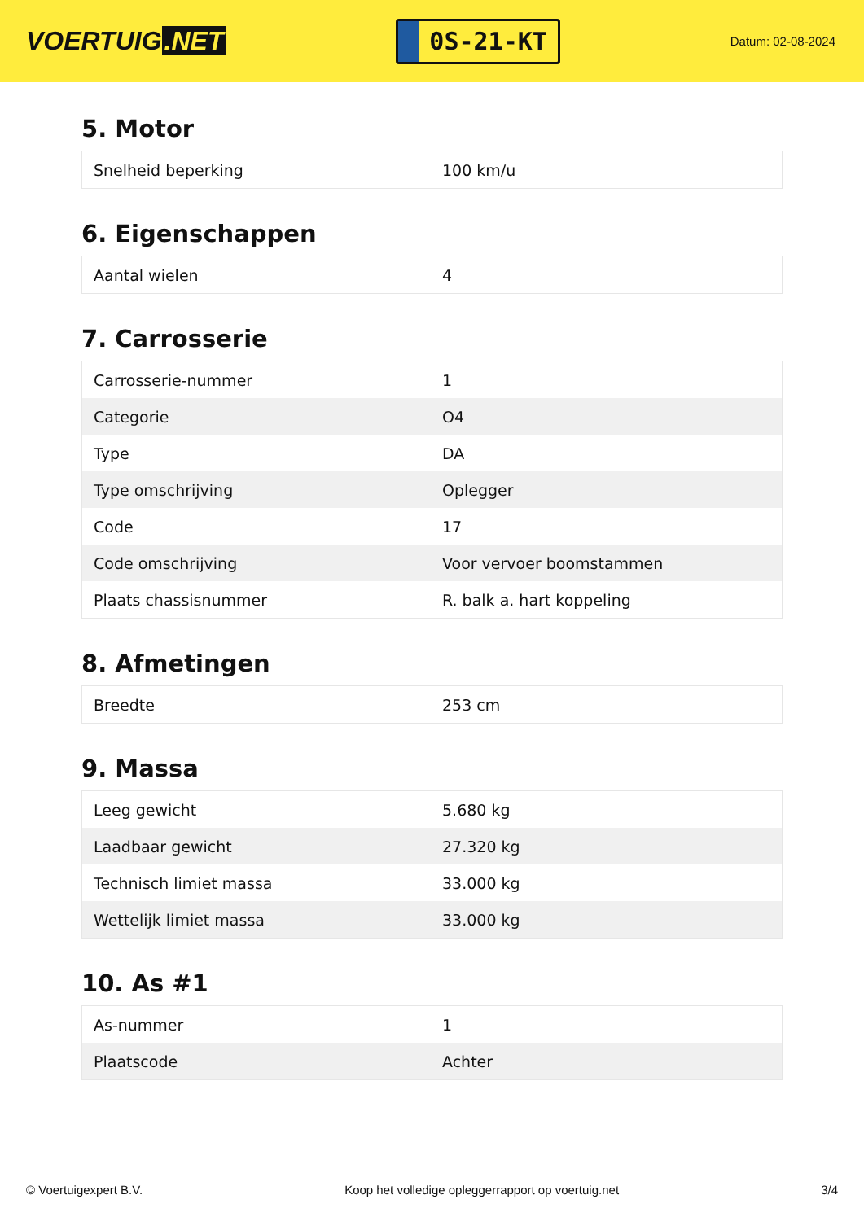VOERTUIG.NET
0S-21-KT
Datum: 02-08-2024
5. Motor
| Snelheid beperking | 100 km/u |
6. Eigenschappen
| Aantal wielen | 4 |
7. Carrosserie
| Carrosserie-nummer | 1 |
| Categorie | O4 |
| Type | DA |
| Type omschrijving | Oplegger |
| Code | 17 |
| Code omschrijving | Voor vervoer boomstammen |
| Plaats chassisnummer | R. balk a. hart koppeling |
8. Afmetingen
| Breedte | 253 cm |
9. Massa
| Leeg gewicht | 5.680 kg |
| Laadbaar gewicht | 27.320 kg |
| Technisch limiet massa | 33.000 kg |
| Wettelijk limiet massa | 33.000 kg |
10. As #1
| As-nummer | 1 |
| Plaatscode | Achter |
© Voertuigexpert B.V. Koop het volledige opleggerrapport op voertuig.net 3/4